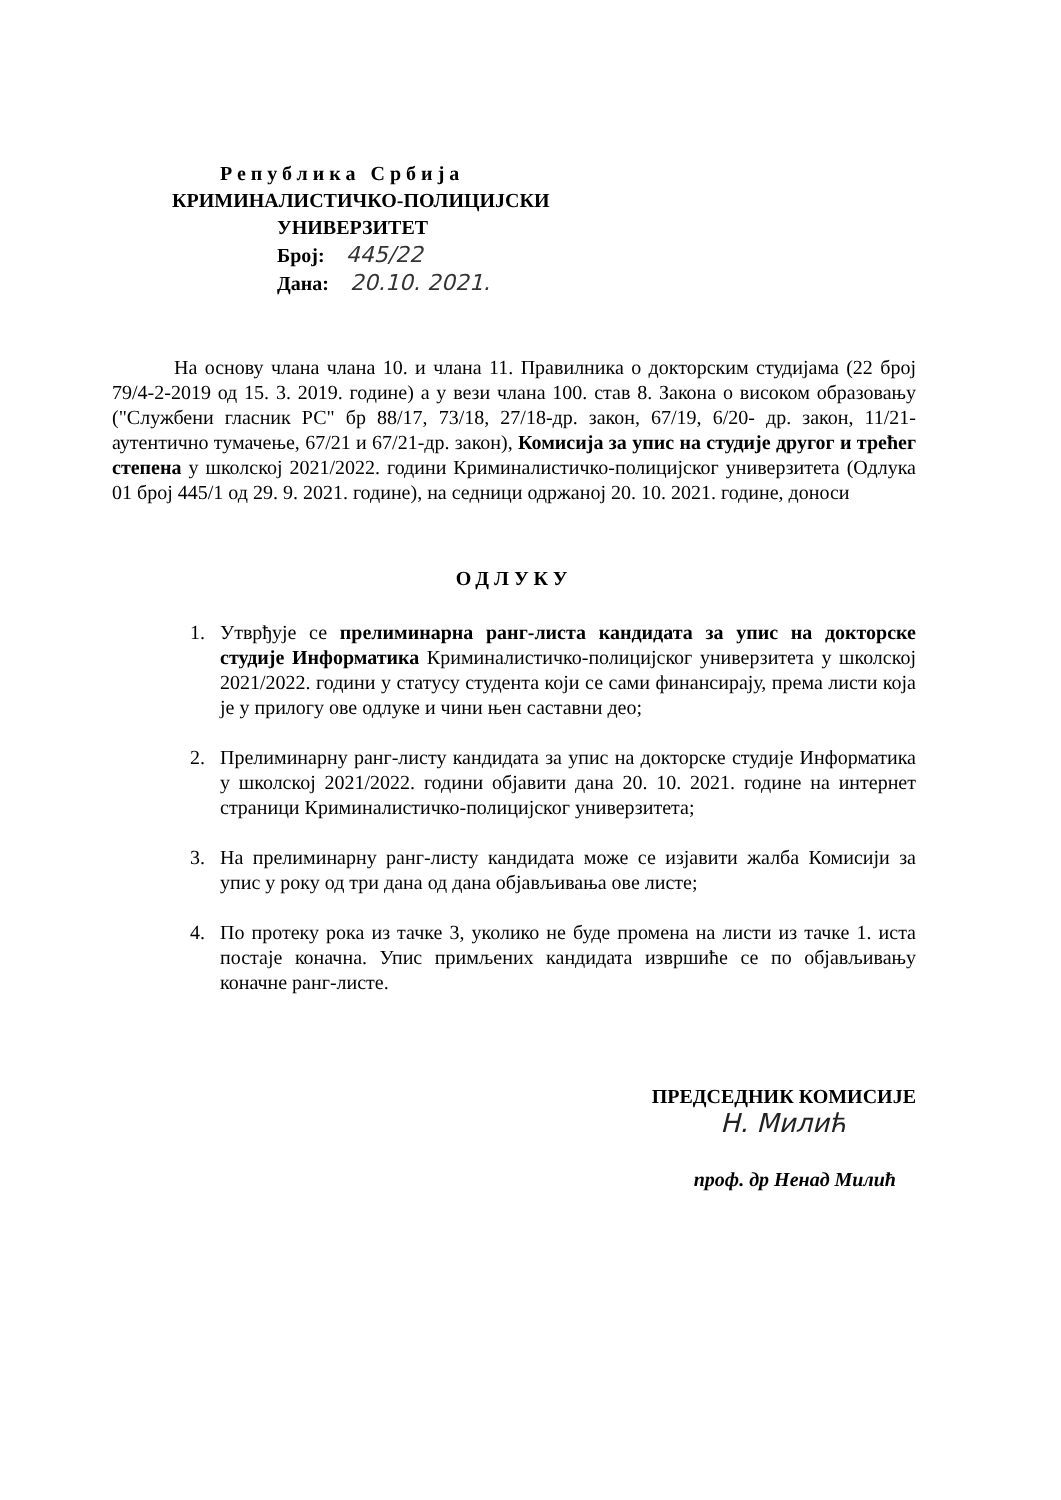Република Србија
КРИМИНАЛИСТИЧКО-ПОЛИЦИЈСКИ
УНИВЕРЗИТЕТ
Број: 445/22
Дана: 20.10. 2021.
На основу члана члана 10. и члана 11. Правилника о докторским студијама (22 број 79/4-2-2019 од 15. 3. 2019. године) а у вези члана 100. став 8. Закона о високом образовању ("Службени гласник РС" бр 88/17, 73/18, 27/18-др. закон, 67/19, 6/20- др. закон, 11/21-аутентично тумачење, 67/21 и 67/21-др. закон), Комисија за упис на студије другог и трећег степена у школској 2021/2022. години Криминалистичко-полицијског универзитета (Одлука 01 број 445/1 од 29. 9. 2021. године), на седници одржаној 20. 10. 2021. године, доноси
ОДЛУКУ
1. Утврђује се прелиминарна ранг-листа кандидата за упис на докторске студије Информатика Криминалистичко-полицијског универзитета у школској 2021/2022. години у статусу студента који се сами финансирају, према листи која је у прилогу ове одлуке и чини њен саставни део;
2. Прелиминарну ранг-листу кандидата за упис на докторске студије Информатика у школској 2021/2022. години објавити дана 20. 10. 2021. године на интернет страници Криминалистичко-полицијског универзитета;
3. На прелиминарну ранг-листу кандидата може се изјавити жалба Комисији за упис у року од три дана од дана објављивања ове листе;
4. По протеку рока из тачке 3, уколико не буде промена на листи из тачке 1. иста постаје коначна. Упис примљених кандидата извршиће се по објављивању коначне ранг-листе.
ПРЕДСЕДНИК КОМИСИЈЕ
Н. Милић
проф. др Ненад Милић